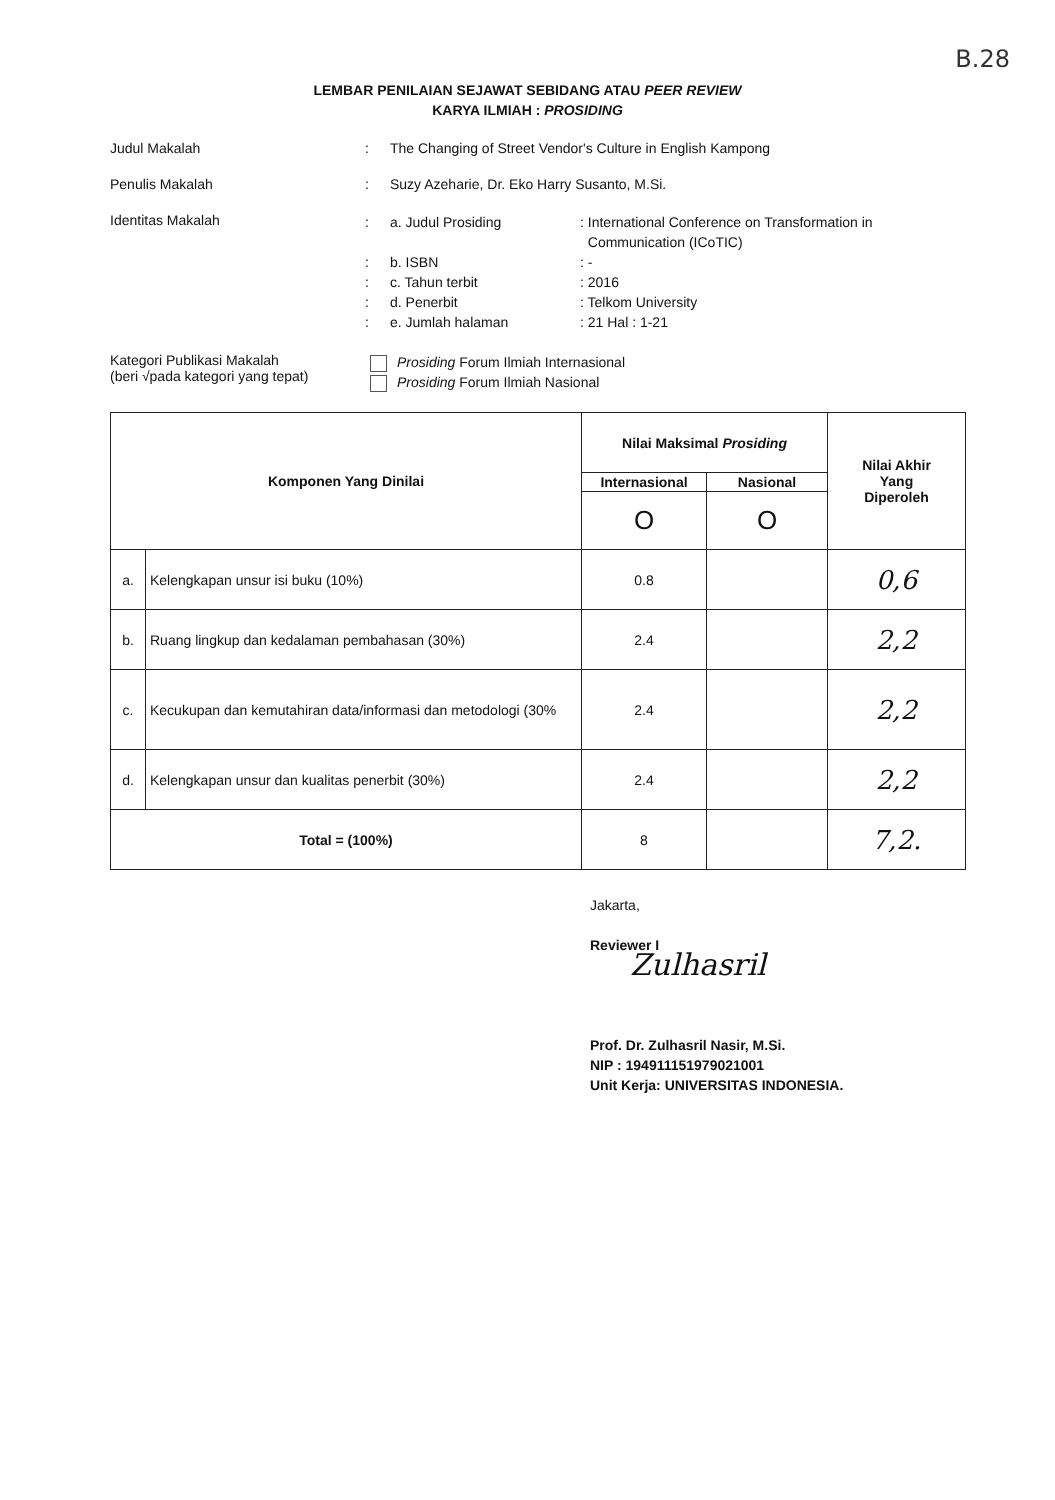B.28
LEMBAR PENILAIAN SEJAWAT SEBIDANG ATAU PEER REVIEW
KARYA ILMIAH : PROSIDING
Judul Makalah : The Changing of Street Vendor's Culture in English Kampong
Penulis Makalah : Suzy Azeharie, Dr. Eko Harry Susanto, M.Si.
Identitas Makalah
: a. Judul Prosiding : International Conference on Transformation in
Communication (ICoTIC)
: b. ISBN : -
: c. Tahun terbit : 2016
: d. Penerbit : Telkom University
: e. Jumlah halaman : 21 Hal : 1-21
Kategori Publikasi Makalah
(beri √pada kategori yang tepat)
Prosiding Forum Ilmiah Internasional
Prosiding Forum Ilmiah Nasional
| Komponen Yang Dinilai | | Nilai Maksimal Prosiding | | Nilai Akhir Yang Diperoleh |
| --- | --- | --- | --- | --- |
| | | Internasional | Nasional | |
| | | O | O | |
| a. | Kelengkapan unsur isi buku (10%) | 0.8 | | 0,6 |
| b. | Ruang lingkup dan kedalaman pembahasan (30%) | 2.4 | | 2,2 |
| c. | Kecukupan dan kemutahiran data/informasi dan metodologi (30% | 2.4 | | 2,2 |
| d. | Kelengkapan unsur dan kualitas penerbit (30%) | 2.4 | | 2,2 |
| Total = (100%) | | 8 | | 7,2. |
Jakarta,
Reviewer I
Zulhasril
Prof. Dr. Zulhasril Nasir, M.Si.
NIP : 194911151979021001
Unit Kerja: UNIVERSITAS INDONESIA.